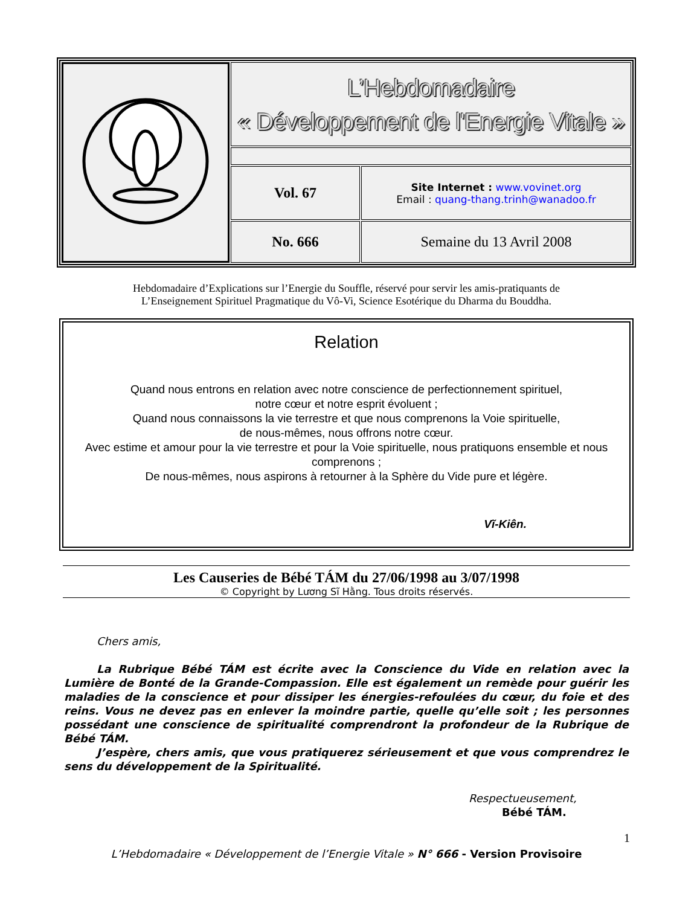| | L’Hebdomadaire « Développement de l'Energie Vitale » | |
| | Vol. 67 | Site Internet : www.vovinet.org Email : quang-thang.trinh@wanadoo.fr |
| | No. 666 | Semaine du 13 Avril 2008 |
Hebdomadaire d’Explications sur l’Energie du Souffle, réservé pour servir les amis-pratiquants de
L’Enseignement Spirituel Pragmatique du Vô-Vi, Science Esotérique du Dharma du Bouddha.
Relation
Quand nous entrons en relation avec notre conscience de perfectionnement spirituel,
notre cœur et notre esprit évoluent ;
Quand nous connaissons la vie terrestre et que nous comprenons la Voie spirituelle,
de nous-mêmes, nous offrons notre cœur.
Avec estime et amour pour la vie terrestre et pour la Voie spirituelle, nous pratiquons ensemble et nous comprenons ;
De nous-mêmes, nous aspirons à retourner à la Sphère du Vide pure et légère.
Vĩ-Kiên.
Les Causeries de Bébé TÁM du 27/06/1998 au 3/07/1998
© Copyright by Lương Sĩ Hằng. Tous droits réservés.
Chers amis,
La Rubrique Bébé TÁM est écrite avec la Conscience du Vide en relation avec la Lumière de Bonté de la Grande-Compassion. Elle est également un remède pour guérir les maladies de la conscience et pour dissiper les énergies-refoulées du cœur, du foie et des reins. Vous ne devez pas en enlever la moindre partie, quelle qu’elle soit ; les personnes possédant une conscience de spiritualité comprendront la profondeur de la Rubrique de Bébé TÁM.
J’espère, chers amis, que vous pratiquerez sérieusement et que vous comprendrez le sens du développement de la Spiritualité.
Respectueusement,
Bébé TÁM.
1
L’Hebdomadaire « Développement de l’Energie Vitale » N° 666 - Version Provisoire